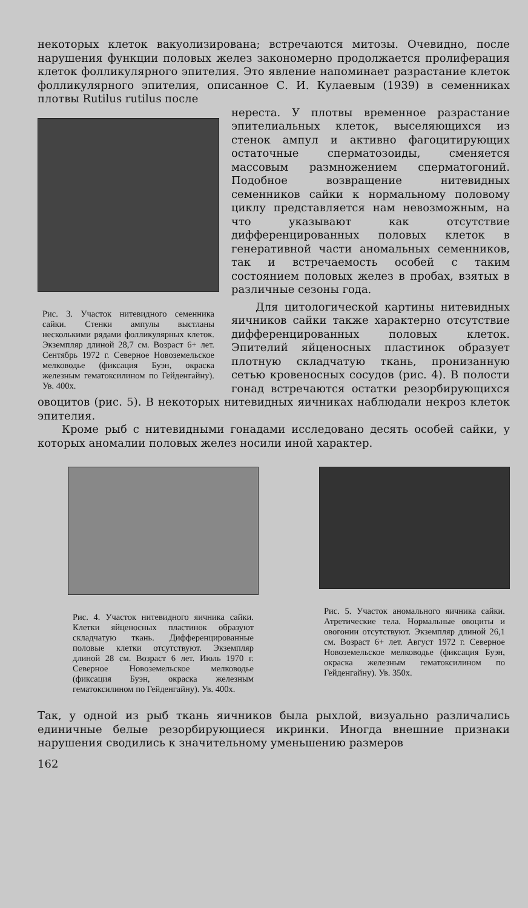некоторых клеток вакуолизирована; встречаются митозы. Очевидно, после нарушения функции половых желез закономерно продолжается пролиферация клеток фолликулярного эпителия. Это явление напоминает разрастание клеток фолликулярного эпителия, описанное С. И. Кулаевым (1939) в семенниках плотвы Rutilus rutilus после
Рис. 3. Участок нитевидного семенника сайки. Стенки ампулы выстланы несколькими рядами фолликулярных клеток. Экземпляр длиной 28,7 см. Возраст 6+ лет. Сентябрь 1972 г. Северное Новоземельское мелководье (фиксация Буэн, окраска железным гематоксилином по Гейденгайну). Ув. 400х.
нереста. У плотвы временное разрастание эпителиальных клеток, выселяющихся из стенок ампул и активно фагоцитирующих остаточные сперматозоиды, сменяется массовым размножением сперматогоний. Подобное возвращение нитевидных семенников сайки к нормальному половому циклу представляется нам невозможным, на что указывают как отсутствие дифференцированных половых клеток в генеративной части аномальных семенников, так и встречаемость особей с таким состоянием половых желез в пробах, взятых в различные сезоны года.
Для цитологической картины нитевидных яичников сайки также характерно отсутствие дифференцированных половых клеток. Эпителий яйценосных пластинок образует плотную складчатую ткань, пронизанную сетью кровеносных сосудов (рис. 4). В полости гонад встречаются остатки резорбирующихся овоцитов (рис. 5). В некоторых нитевидных яичниках наблюдали некроз клеток эпителия.
Кроме рыб с нитевидными гонадами исследовано десять особей сайки, у которых аномалии половых желез носили иной характер.
Рис. 4. Участок нитевидного яичника сайки. Клетки яйценосных пластинок образуют складчатую ткань. Дифференцированные половые клетки отсутствуют. Экземпляр длиной 28 см. Возраст 6 лет. Июль 1970 г. Северное Новоземельское мелководье (фиксация Буэн, окраска железным гематоксилином по Гейденгайну). Ув. 400х.
Рис. 5. Участок аномального яичника сайки. Атретические тела. Нормальные овоциты и овогонии отсутствуют. Экземпляр длиной 26,1 см. Возраст 6+ лет. Август 1972 г. Северное Новоземельское мелководье (фиксация Буэн, окраска железным гематоксилином по Гейденгайну). Ув. 350х.
Так, у одной из рыб ткань яичников была рыхлой, визуально различались единичные белые резорбирующиеся икринки. Иногда внешние признаки нарушения сводились к значительному уменьшению размеров
162